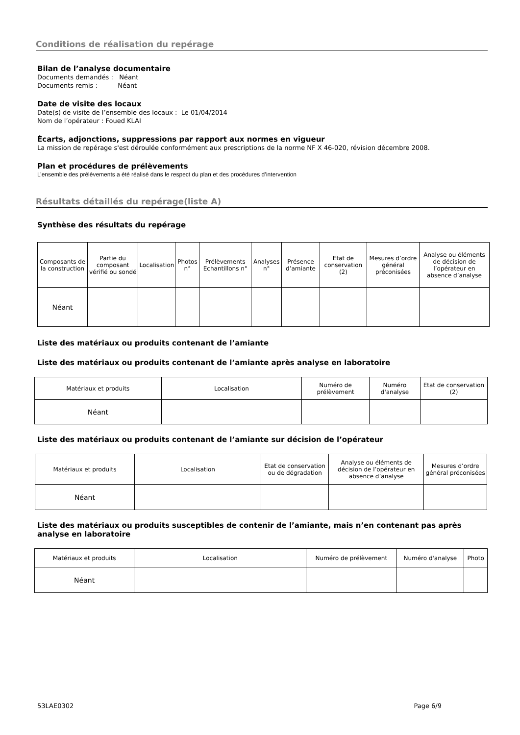Conditions de réalisation du repérage
Bilan de l’analyse documentaire
Documents demandés : Néant
Documents remis : Néant
Date de visite des locaux
Date(s) de visite de l’ensemble des locaux : Le 01/04/2014
Nom de l’opérateur : Foued KLAI
Écarts, adjonctions, suppressions par rapport aux normes en vigueur
La mission de repérage s'est déroulée conformément aux prescriptions de la norme NF X 46-020, révision décembre 2008.
Plan et procédures de prélèvements
L’ensemble des prélèvements a été réalisé dans le respect du plan et des procédures d’intervention
Résultats détaillés du repérage(liste A)
Synthèse des résultats du repérage
| Composants de la construction | Partie du composant vérifié ou sondé | Localisation | Photos n° | Prélèvements Echantillons n° | Analyses n° | Présence d’amiante | Etat de conservation (2) | Mesures d’ordre général préconisées | Analyse ou éléments de décision de l’opérateur en absence d’analyse |
| --- | --- | --- | --- | --- | --- | --- | --- | --- | --- |
| Néant | | | | | | | | | |
Liste des matériaux ou produits contenant de l’amiante
Liste des matériaux ou produits contenant de l’amiante après analyse en laboratoire
| Matériaux et produits | Localisation | Numéro de prélèvement | Numéro d'analyse | Etat de conservation (2) |
| --- | --- | --- | --- | --- |
| Néant | | | | |
Liste des matériaux ou produits contenant de l’amiante sur décision de l’opérateur
| Matériaux et produits | Localisation | Etat de conservation ou de dégradation | Analyse ou éléments de décision de l’opérateur en absence d’analyse | Mesures d’ordre général préconisées |
| --- | --- | --- | --- | --- |
| Néant | | | | |
Liste des matériaux ou produits susceptibles de contenir de l’amiante, mais n’en contenant pas après analyse en laboratoire
| Matériaux et produits | Localisation | Numéro de prélèvement | Numéro d'analyse | Photo |
| --- | --- | --- | --- | --- |
| Néant | | | | |
53LAE0302 Page 6/9